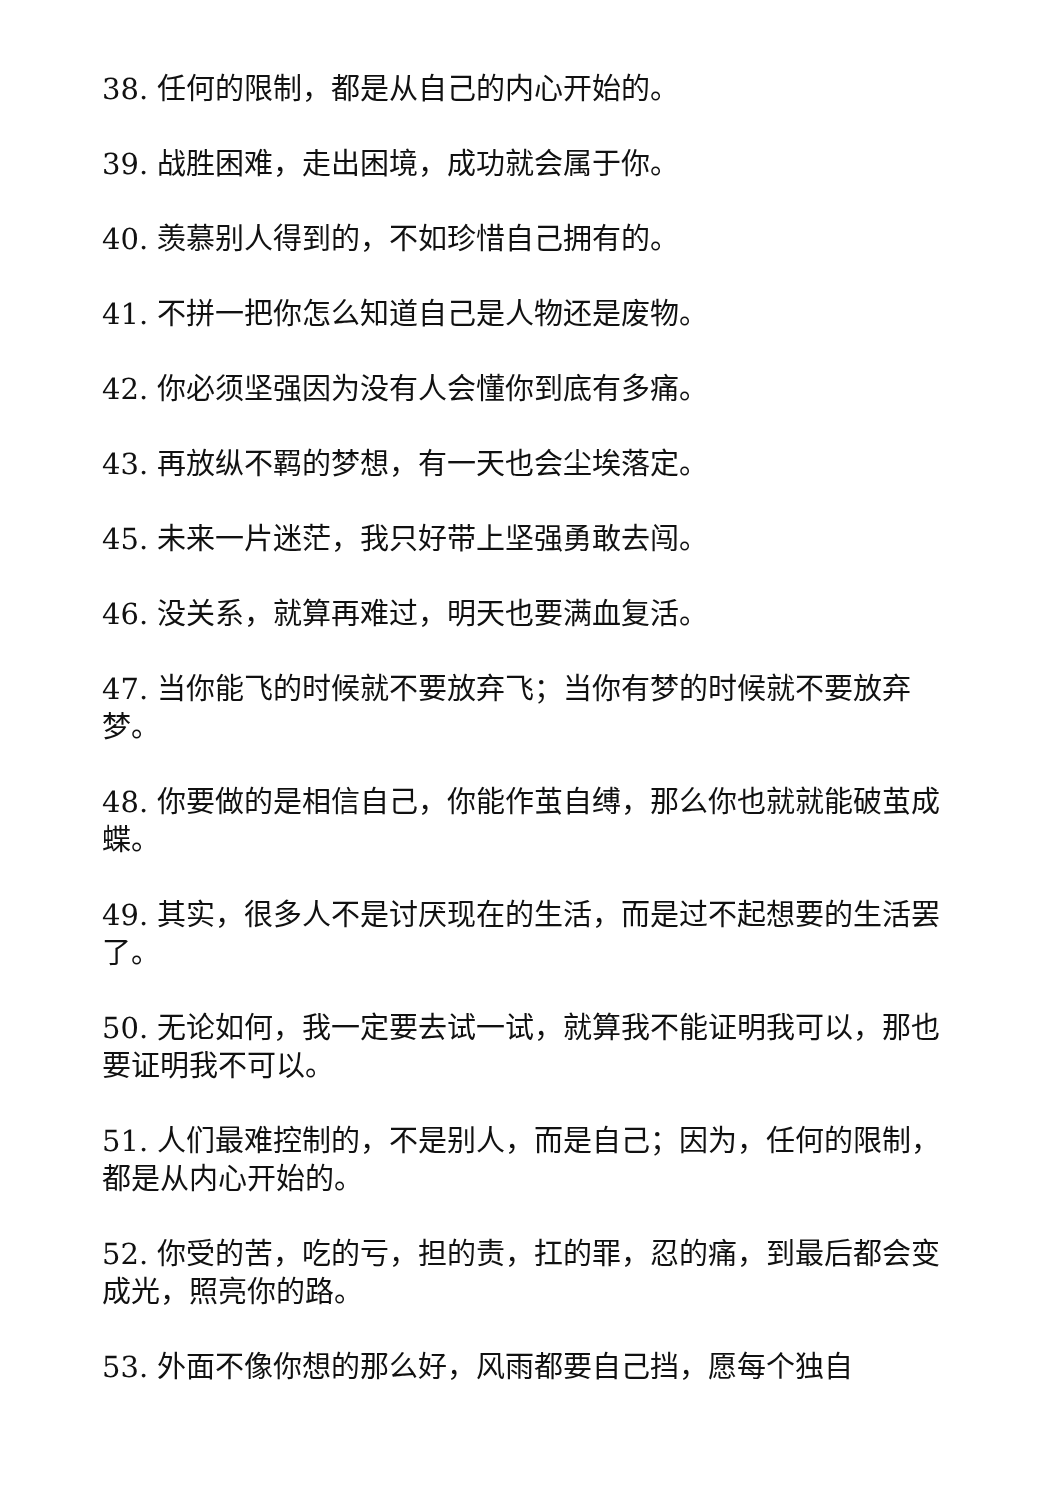38. 任何的限制，都是从自己的内心开始的。
39. 战胜困难，走出困境，成功就会属于你。
40. 羡慕别人得到的，不如珍惜自己拥有的。
41. 不拼一把你怎么知道自己是人物还是废物。
42. 你必须坚强因为没有人会懂你到底有多痛。
43. 再放纵不羁的梦想，有一天也会尘埃落定。
45. 未来一片迷茫，我只好带上坚强勇敢去闯。
46. 没关系，就算再难过，明天也要满血复活。
47. 当你能飞的时候就不要放弃飞；当你有梦的时候就不要放弃梦。
48. 你要做的是相信自己，你能作茧自缚，那么你也就就能破茧成蝶。
49. 其实，很多人不是讨厌现在的生活，而是过不起想要的生活罢了。
50. 无论如何，我一定要去试一试，就算我不能证明我可以，那也要证明我不可以。
51. 人们最难控制的，不是别人，而是自己；因为，任何的限制，都是从内心开始的。
52. 你受的苦，吃的亏，担的责，扛的罪，忍的痛，到最后都会变成光，照亮你的路。
53. 外面不像你想的那么好，风雨都要自己挡，愿每个独自